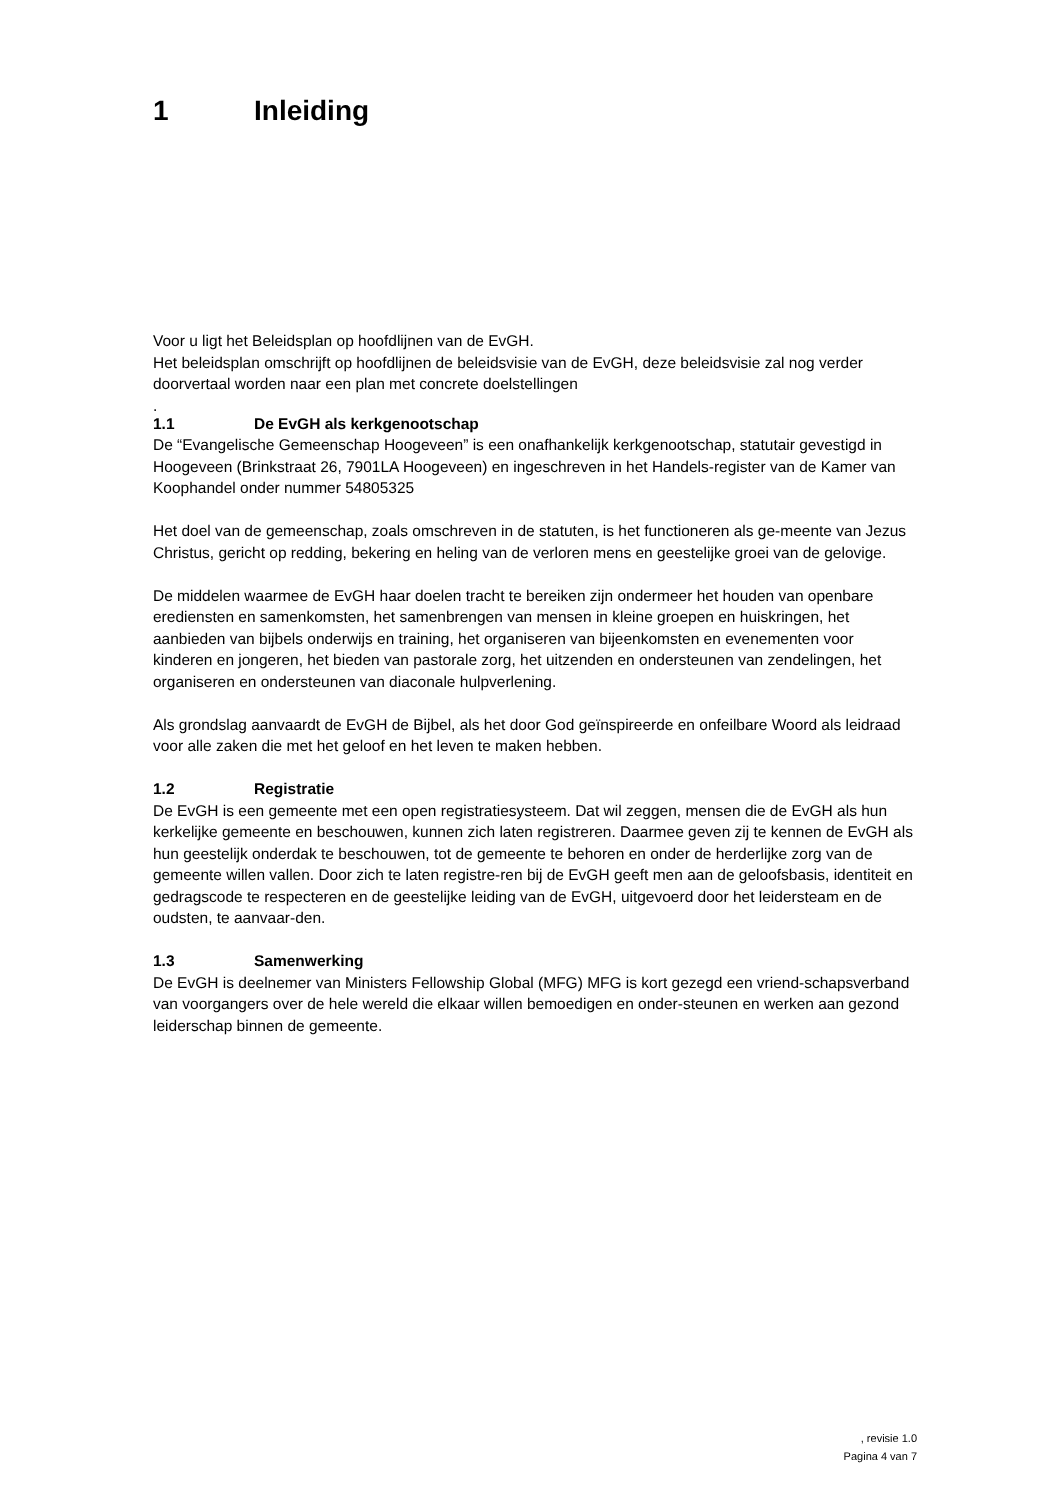1 Inleiding
Voor u ligt het Beleidsplan op hoofdlijnen van de EvGH.
Het beleidsplan omschrijft op hoofdlijnen de beleidsvisie van de EvGH, deze beleidsvisie zal nog verder doorvertaal worden naar een plan met concrete doelstellingen
.
1.1 De EvGH als kerkgenootschap
De “Evangelische Gemeenschap Hoogeveen” is een onafhankelijk kerkgenootschap, statutair gevestigd in Hoogeveen (Brinkstraat 26, 7901LA Hoogeveen) en ingeschreven in het Handels-register van de Kamer van Koophandel onder nummer 54805325
Het doel van de gemeenschap, zoals omschreven in de statuten, is het functioneren als ge-meente van Jezus Christus, gericht op redding, bekering en heling van de verloren mens en geestelijke groei van de gelovige.
De middelen waarmee de EvGH haar doelen tracht te bereiken zijn ondermeer het houden van openbare erediensten en samenkomsten, het samenbrengen van mensen in kleine groepen en huiskringen, het aanbieden van bijbels onderwijs en training, het organiseren van bijeenkomsten en evenementen voor kinderen en jongeren, het bieden van pastorale zorg, het uitzenden en ondersteunen van zendelingen, het organiseren en ondersteunen van diaconale hulpverlening.
Als grondslag aanvaardt de EvGH de Bijbel, als het door God geïnspireerde en onfeilbare Woord als leidraad voor alle zaken die met het geloof en het leven te maken hebben.
1.2 Registratie
De EvGH is een gemeente met een open registratiesysteem. Dat wil zeggen, mensen die de EvGH als hun kerkelijke gemeente en beschouwen, kunnen zich laten registreren. Daarmee geven zij te kennen de EvGH als hun geestelijk onderdak te beschouwen, tot de gemeente te behoren en onder de herderlijke zorg van de gemeente willen vallen. Door zich te laten registre-ren bij de EvGH geeft men aan de geloofsbasis, identiteit en gedragscode te respecteren en de geestelijke leiding van de EvGH, uitgevoerd door het leidersteam en de oudsten, te aanvaar-den.
1.3 Samenwerking
De EvGH is deelnemer van Ministers Fellowship Global (MFG) MFG is kort gezegd een vriend-schapsverband van voorgangers over de hele wereld die elkaar willen bemoedigen en onder-steunen en werken aan gezond leiderschap binnen de gemeente.
, revisie 1.0
Pagina 4 van 7